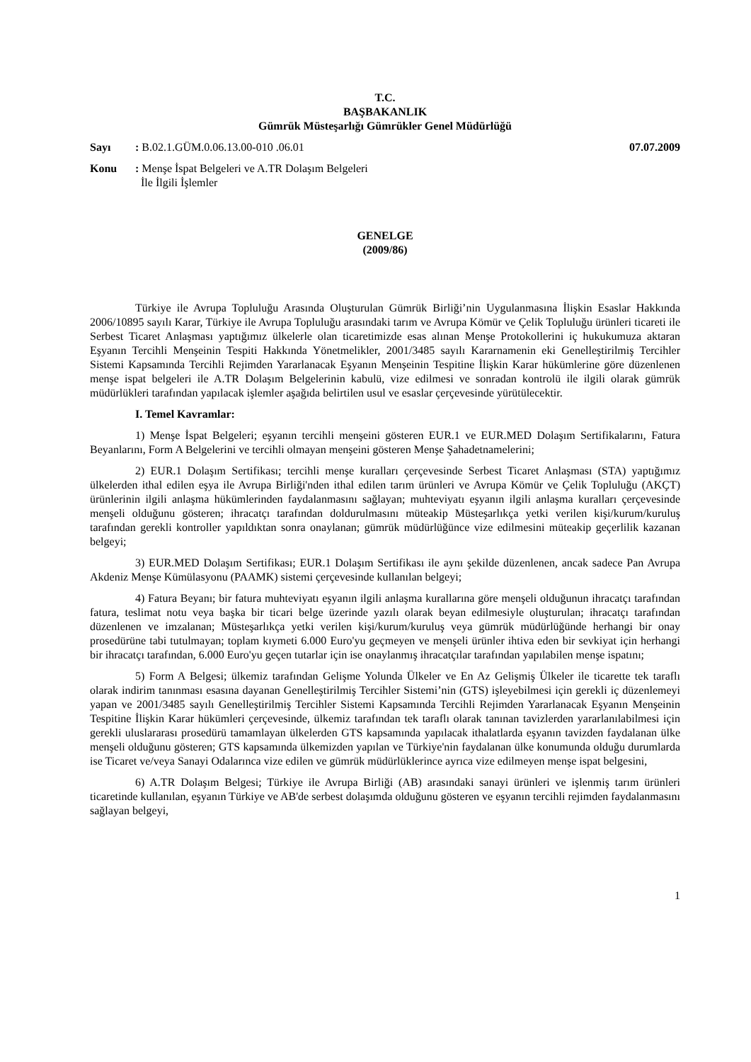T.C.
BAŞBAKANLIK
Gümrük Müsteşarlığı Gümrükler Genel Müdürlüğü
Sayı: B.02.1.GÜM.0.06.13.00-010 .06.01 07.07.2009
Konu: Menşe İspat Belgeleri ve A.TR Dolaşım Belgeleri
İle İlgili İşlemler
GENELGE
(2009/86)
Türkiye ile Avrupa Topluluğu Arasında Oluşturulan Gümrük Birliği’nin Uygulanmasına İlişkin Esaslar Hakkında 2006/10895 sayılı Karar, Türkiye ile Avrupa Topluluğu arasındaki tarım ve Avrupa Kömür ve Çelik Topluluğu ürünleri ticareti ile Serbest Ticaret Anlaşması yaptığımız ülkelerle olan ticaretimizde esas alınan Menşe Protokollerini iç hukukumuza aktaran Eşyanın Tercihli Menşeinin Tespiti Hakkında Yönetmelikler, 2001/3485 sayılı Kararnamenin eki Genelleştirilmiş Tercihler Sistemi Kapsamında Tercihli Rejimden Yararlanacak Eşyanın Menşeinin Tespitine İlişkin Karar hükümlerine göre düzenlenen menşe ispat belgeleri ile A.TR Dolaşım Belgelerinin kabulü, vize edilmesi ve sonradan kontrolü ile ilgili olarak gümrük müdürlükleri tarafından yapılacak işlemler aşağıda belirtilen usul ve esaslar çerçevesinde yürütülecektir.
I. Temel Kavramlar:
1) Menşe İspat Belgeleri; eşyanın tercihli menşeini gösteren EUR.1 ve EUR.MED Dolaşım Sertifikalarını, Fatura Beyanlarını, Form A Belgelerini ve tercihli olmayan menşeini gösteren Menşe Şahadetnamelerini;
2) EUR.1 Dolaşım Sertifikası; tercihli menşe kuralları çerçevesinde Serbest Ticaret Anlaşması (STA) yaptığımız ülkelerden ithal edilen eşya ile Avrupa Birliği'nden ithal edilen tarım ürünleri ve Avrupa Kömür ve Çelik Topluluğu (AKÇT) ürünlerinin ilgili anlaşma hükümlerinden faydalanmasını sağlayan; muhteviyatı eşyanın ilgili anlaşma kuralları çerçevesinde menşeli olduğunu gösteren; ihracatçı tarafından doldurulmasını müteakip Müsteşarlıkça yetki verilen kişi/kurum/kuruluş tarafından gerekli kontroller yapıldıktan sonra onaylanan; gümrük müdürlüğünce vize edilmesini müteakip geçerlilik kazanan belgeyi;
3) EUR.MED Dolaşım Sertifikası; EUR.1 Dolaşım Sertifikası ile aynı şekilde düzenlenen, ancak sadece Pan Avrupa Akdeniz Menşe Kümülasyonu (PAAMK) sistemi çerçevesinde kullanılan belgeyi;
4) Fatura Beyanı; bir fatura muhteviyatı eşyanın ilgili anlaşma kurallarına göre menşeli olduğunun ihracatçı tarafından fatura, teslimat notu veya başka bir ticari belge üzerinde yazılı olarak beyan edilmesiyle oluşturulan; ihracatçı tarafından düzenlenen ve imzalanan; Müsteşarlıkça yetki verilen kişi/kurum/kuruluş veya gümrük müdürlüğünde herhangi bir onay prosedürüne tabi tutulmayan; toplam kıymeti 6.000 Euro'yu geçmeyen ve menşeli ürünler ihtiva eden bir sevkiyat için herhangi bir ihracatçı tarafından, 6.000 Euro'yu geçen tutarlar için ise onaylanmış ihracatçılar tarafından yapılabilen menşe ispatını;
5) Form A Belgesi; ülkemiz tarafından Gelişme Yolunda Ülkeler ve En Az Gelişmiş Ülkeler ile ticarette tek taraflı olarak indirim tanınması esasına dayanan Genelleştirilmiş Tercihler Sistemi’nin (GTS) işleyebilmesi için gerekli iç düzenlemeyi yapan ve 2001/3485 sayılı Genelleştirilmiş Tercihler Sistemi Kapsamında Tercihli Rejimden Yararlanacak Eşyanın Menşeinin Tespitine İlişkin Karar hükümleri çerçevesinde, ülkemiz tarafından tek taraflı olarak tanınan tavizlerden yararlanılabilmesi için gerekli uluslararası prosedürü tamamlayan ülkelerden GTS kapsamında yapılacak ithalatlarda eşyanın tavizden faydalanan ülke menşeli olduğunu gösteren; GTS kapsamında ülkemizden yapılan ve Türkiye'nin faydalanan ülke konumunda olduğu durumlarda ise Ticaret ve/veya Sanayi Odalarınca vize edilen ve gümrük müdürlüklerince ayrıca vize edilmeyen menşe ispat belgesini,
6) A.TR Dolaşım Belgesi; Türkiye ile Avrupa Birliği (AB) arasındaki sanayi ürünleri ve işlenmiş tarım ürünleri ticaretinde kullanılan, eşyanın Türkiye ve AB'de serbest dolaşımda olduğunu gösteren ve eşyanın tercihli rejimden faydalanmasını sağlayan belgeyi,
1